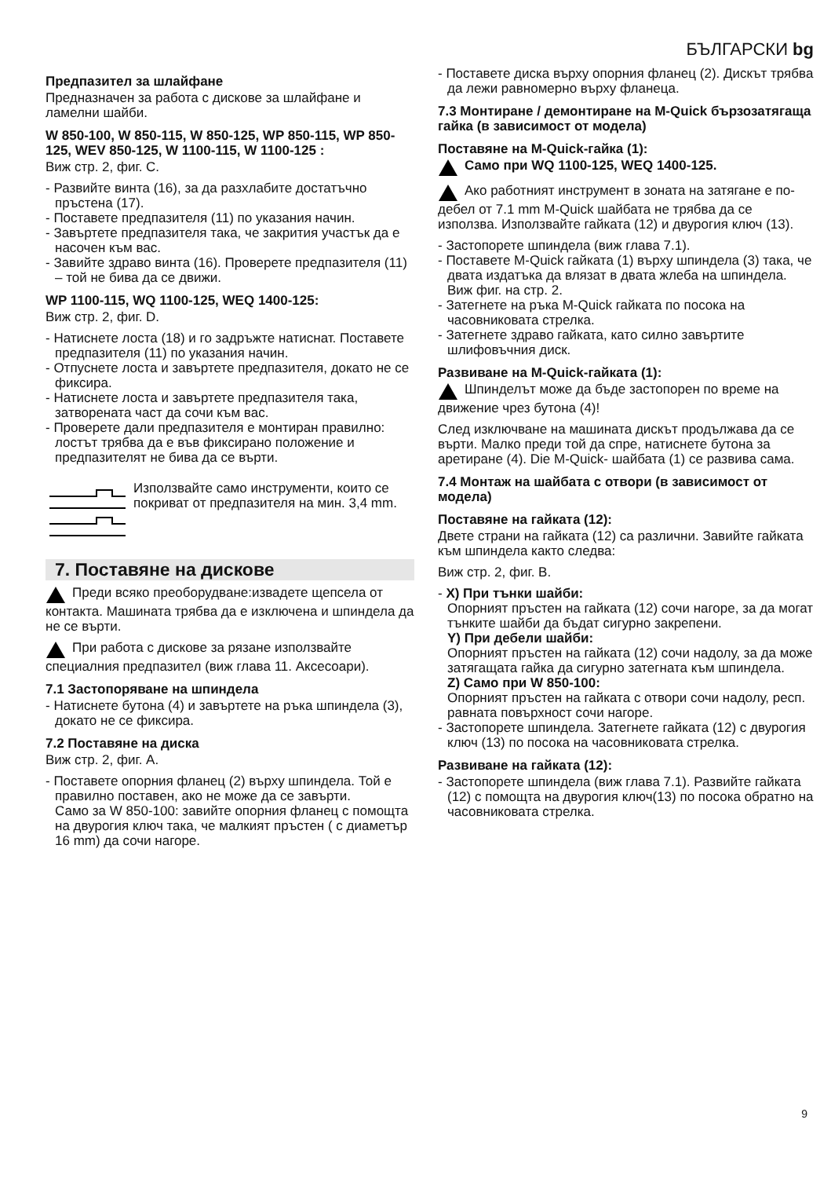БЪЛГАРСКИ bg
Предпазител за шлайфане
Предназначен за работа с дискове за шлайфане и ламелни шайби.
W 850-100, W 850-115, W 850-125, WP 850-115, WP 850-125, WEV 850-125, W 1100-115, W 1100-125 :
Виж стр. 2, фиг. C.
- Развийте винта (16), за да разхлабите достатъчно пръстена (17).
- Поставете предпазителя (11) по указания начин.
- Завъртете предпазителя така, че закрития участък да е насочен към вас.
- Завийте здраво винта (16). Проверете предпазителя (11) – той не бива да се движи.
WP 1100-115, WQ 1100-125, WEQ 1400-125:
Виж стр. 2, фиг. D.
- Натиснете лоста (18) и го задръжте натиснат. Поставете предпазителя (11) по указания начин.
- Отпуснете лоста и завъртете предпазителя, докато не се фиксира.
- Натиснете лоста и завъртете предпазителя така, затворената част да сочи към вас.
- Проверете дали предпазителя е монтиран правилно: лостът трябва да е във фиксирано положение и предпазителят не бива да се върти.
Използвайте само инструменти, които се покриват от предпазителя на мин. 3,4 mm.
7. Поставяне на дискове
Преди всяко преоборудване:извадете щепсела от контакта. Машината трябва да е изключена и шпиндела да не се върти.
При работа с дискове за рязане използвайте специалния предпазител (виж глава 11. Аксесоари).
7.1 Застопоряване на шпиндела
- Натиснете бутона (4) и завъртете на ръка шпиндела (3), докато не се фиксира.
7.2 Поставяне на диска
Виж стр. 2, фиг. A.
- Поставете опорния фланец (2) върху шпиндела. Той е правилно поставен, ако не може да се завърти.
Само за W 850-100: завийте опорния фланец с помощта на двурогия ключ така, че малкият пръстен ( с диаметър 16 mm) да сочи нагоре.
- Поставете диска върху опорния фланец (2). Дискът трябва да лежи равномерно върху фланеца.
7.3 Монтиране / демонтиране на M-Quick бързозатягаща гайка (в зависимост от модела)
Поставяне на M-Quick-гайка (1):
Само при WQ 1100-125, WEQ 1400-125.
Ако работният инструмент в зоната на затягане е по-дебел от 7.1 mm M-Quick шайбата не трябва да се използва. Използвайте гайката (12) и двурогия ключ (13).
- Застопорете шпиндела (виж глава 7.1).
- Поставете M-Quick гайката (1) върху шпиндела (3) така, че двата издатъка да влязат в двата жлеба на шпиндела. Виж фиг. на стр. 2.
- Затегнете на ръка M-Quick гайката по посока на часовниковата стрелка.
- Затегнете здраво гайката, като силно завъртите шлифовъчния диск.
Развиване на M-Quick-гайката (1):
Шпинделът може да бъде застопорен по време на движение чрез бутона (4)!
След изключване на машината дискът продължава да се върти. Малко преди той да спре, натиснете бутона за аретиране (4). Die M-Quick- шайбата (1) се развива сама.
7.4 Монтаж на шайбата с отвори (в зависимост от модела)
Поставяне на гайката (12):
Двете страни на гайката (12) са различни. Завийте гайката към шпиндела както следва:
Виж стр. 2, фиг. B.
- X) При тънки шайби:
Опорният пръстен на гайката (12) сочи нагоре, за да могат тънките шайби да бъдат сигурно закрепени.
Y) При дебели шайби:
Опорният пръстен на гайката (12) сочи надолу, за да може затягащата гайка да сигурно затегната към шпиндела.
Z) Само при W 850-100:
Опорният пръстен на гайката с отвори сочи надолу, респ. равната повърхност сочи нагоре.
- Застопорете шпиндела. Затегнете гайката (12) с двурогия ключ (13) по посока на часовниковата стрелка.
Развиване на гайката (12):
- Застопорете шпиндела (виж глава 7.1). Развийте гайката (12) с помощта на двурогия ключ(13) по посока обратно на часовниковата стрелка.
9